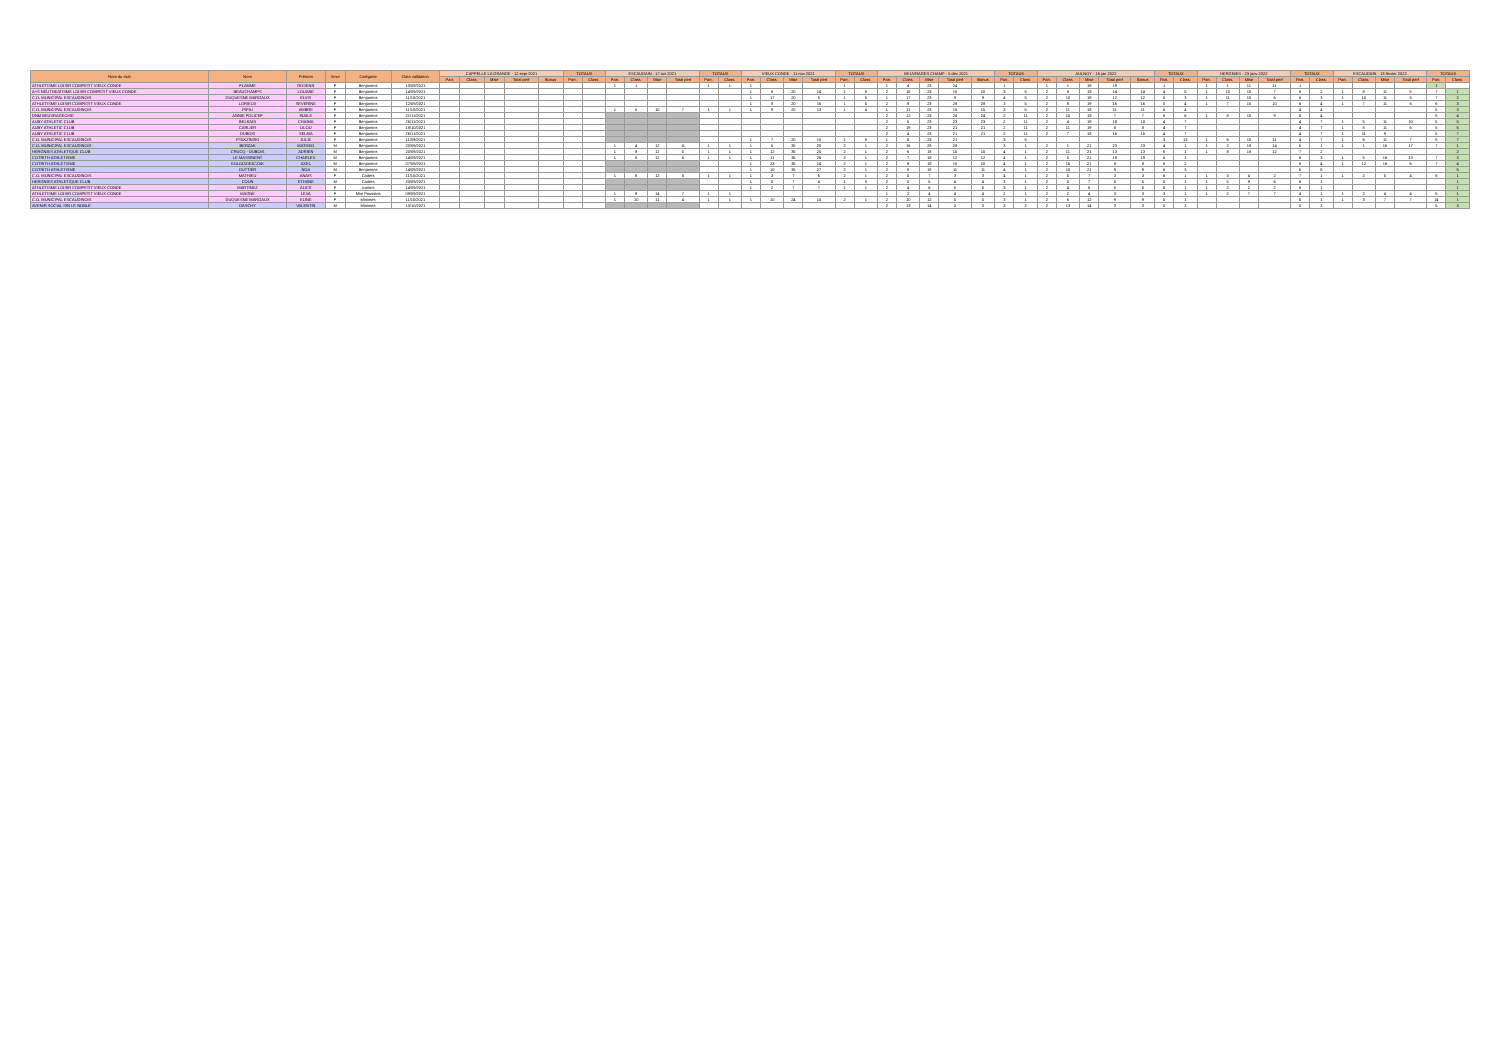| Nom du club | Nom | Prénom | Sexe | Catégorie | Date validation | CAPPELLE LA GRANDE - 12 sept 2021 | | | | | TOTAUX | | ESCAUDAIN - 17 oct 2021 | | | | TOTAUX | | VIEUX CONDE - 11 nov 2021 | | | | TOTAUX | | BEUVRAGES CHAMP - 5 dec 2021 | | | | | TOTAUX | | AULNOY - 16 jan 2022 | | | | | TOTAUX | | HERGNIES - 23 janv 2022 | | | | TOTAUX | | ESCAUDAIN - 13 février 2022 | | | | TOTAUX | |
| --- | --- | --- | --- | --- | --- | --- | --- | --- | --- | --- | --- | --- | --- | --- | --- | --- | --- | --- | --- | --- | --- | --- | --- | --- | --- | --- | --- | --- | --- | --- | --- | --- | --- | --- | --- | --- | --- | --- | --- | --- | --- | --- | --- | --- | --- | --- | --- | --- | --- | --- |
| | | | | | | Part. | Class. | Mise | Total perf | Bonus | Part. | Class. | Part. | Class. | Mise | Total perf | Part. | Class. | Part. | Class. | Mise | Total perf | Part. | Class. | Part. | Class. | Mise | Total perf | Bonus | Part. | Class. | Part. | Class. | Mise | Total perf | Bonus | Part. | Class. | Part. | Class. | Mise | Total perf | Part. | Class. | Part. | Class. | Mise | Total perf | Part. | Class. |
| ATHLETISME LOISIR COMPETIT VIEUX CONDE | FLAMME | ROSENN | F | Benjamins | 10/09/2021 | | | | | | | | 1 | 1 | | | 1 | 1 | 1 | | | | 1 | | 1 | 4 | 23 | 24 | | 1 | | 1 | 1 | 19 | 19 | | 1 | | 1 | 1 | 11 | 11 | 1 | | | | | | 1 | |
| A+S NEUTHEATISME LOISIR COMPETIT VIEUX CONDE | BEAUCHAMPS | LOUANE | F | Benjamins | 14/09/2021 | | | | | | | | | | | | | | 1 | 8 | 20 | 14 | 1 | 5 | 2 | 16 | 23 | 10 | 10 | 3 | 5 | 2 | 8 | 19 | 14 | 14 | 4 | 5 | 1 | 10 | 15 | 7 | 6 | 2 | 1 | 8 | 11 | 5 | 7 | 1 |
| C.O. MUNICIPAL ESCAUDINOIS | DUQUESNE MARGAUX | ELVIS | F | Benjamins | 11/10/2021 | | | | | | | | | | | | | | 1 | 17 | 20 | 5 | 1 | 5 | 1 | 17 | 23 | 9 | 9 | 4 | 5 | 2 | 10 | 19 | 12 | 12 | 5 | 3 | 1 | 11 | 15 | 6 | 6 | 3 | 1 | 10 | 11 | 5 | 7 | 2 |
| ATHLETISME LOISIR COMPETIT VIEUX CONDE | LORIEUX | SEVERINE | F | Benjamins | 12/09/2021 | | | | | | | | | | | | | | 1 | 8 | 20 | 16 | 1 | 5 | 2 | 9 | 23 | 28 | 28 | 3 | 5 | 2 | 9 | 19 | 16 | 16 | 5 | 4 | 1 | 7 | 15 | 10 | 6 | 4 | 1 | 7 | 11 | 6 | 6 | 3 |
| C.O. MUNICIPAL ESCAUDINOIS | PIPIU | AMBRE | F | Benjamins | 11/10/2021 | | | | | | | | 1 | 5 | 10 | 7 | 1 | 1 | 1 | 9 | 20 | 13 | 1 | 4 | 1 | 11 | 23 | 15 | 15 | 3 | 5 | 2 | 11 | 19 | 11 | 11 | 6 | 4 | | | | | 4 | 4 | | | | | 5 | 3 |
| DNM BEUVRAGEOISE | ANNIE POLICEF | INAILE | F | Benjamins | 21/11/2021 | | | | | | | | | | | | | | | | | | | | 2 | 12 | 23 | 24 | 24 | 2 | 11 | 2 | 15 | 19 | 7 | 7 | 6 | 6 | 1 | 8 | 15 | 9 | 5 | 4 | | | | | 5 | 4 |
| AUBY ATHLETIC CLUB | BELKADI | CHAIMA | F | Benjamins | 26/11/2021 | | | | | | | | | | | | | | | | | | | | 2 | 5 | 23 | 23 | 23 | 2 | 11 | 2 | 4 | 19 | 18 | 18 | 4 | 7 | | | | | 4 | 7 | 1 | 5 | 11 | 10 | 5 | 5 |
| AUBY ATHLETIC CLUB | CARLIER | LILOU | F | Benjamins | 18/10/2021 | | | | | | | | | | | | | | | | | | | | 2 | 19 | 23 | 21 | 21 | 2 | 11 | 2 | 11 | 19 | 8 | 8 | 4 | 7 | | | | | 4 | 7 | 1 | 8 | 11 | 5 | 5 | 6 |
| AUBY ATHLETIC CLUB | DUBOIS | SELMA | F | Benjamins | 26/11/2021 | | | | | | | | | | | | | | | | | | | | 2 | 4 | 23 | 21 | 21 | 2 | 11 | 2 | 7 | 19 | 15 | 15 | 4 | 7 | | | | | 4 | 7 | 1 | 11 | 9 | | 5 | 7 |
| C.O. MUNICIPAL ESCAUDINOIS | PTAKZINSKI | JULIE | F | Benjamins | 11/09/2021 | | | | | | | | | | | | | | 1 | 7 | 20 | 15 | 1 | 5 | 1 | 5 | 23 | 21 | | 3 | 5 | | | | | | 3 | 13 | 1 | 6 | 15 | 11 | 4 | 7 | 1 | 6 | 11 | 7 | 5 | 7 |
| C.O. MUNICIPAL ESCAUDINOIS | BERZAK | MATHEO | M | Benjamins | 20/09/2021 | | | | | | | | 1 | 4 | 12 | 11 | 1 | 1 | 1 | 5 | 35 | 25 | 2 | 1 | 2 | 16 | 28 | 28 | | 3 | 1 | 2 | 1 | 21 | 23 | 23 | 4 | 1 | 1 | 2 | 18 | 14 | 6 | 1 | 1 | 1 | 16 | 17 | 7 | 1 |
| HERGNIES ATHLETIQUE CLUB | CRUCQ - DUBOIS | ADRIEN | M | Benjamins | 20/09/2021 | | | | | | | | 1 | 8 | 12 | 5 | 1 | 1 | 1 | 12 | 35 | 25 | 2 | 1 | 2 | 6 | 18 | 15 | 15 | 4 | 1 | 2 | 11 | 21 | 13 | 13 | 6 | 1 | 1 | 8 | 18 | 12 | 7 | 2 | | | | | | 2 |
| COTRITH ATHLETISME | LE MASSINENT | CHARLES | M | Benjamins | 14/09/2021 | | | | | | | | 1 | 8 | 12 | 6 | 1 | 1 | 1 | 11 | 35 | 26 | 2 | 1 | 2 | 7 | 18 | 12 | 12 | 4 | 1 | 2 | 5 | 21 | 19 | 19 | 6 | 1 | | | | | 6 | 3 | 1 | 5 | 16 | 13 | 7 | 3 |
| COTRITH ATHLETISME | KOLODZIEJCZAK | AXEL | M | Benjamins | 07/09/2021 | | | | | | | | | | | | | | 1 | 23 | 35 | 14 | 2 | 1 | 2 | 9 | 18 | 10 | 10 | 4 | 1 | 2 | 16 | 21 | 8 | 8 | 6 | 2 | | | | | 6 | 4 | 1 | 12 | 16 | 6 | 7 | 4 |
| COTRITH ATHLETISME | DUTTIER | NOA | M | Benjamins | 14/09/2021 | | | | | | | | | | | | | | 1 | 10 | 35 | 27 | 2 | 1 | 2 | 8 | 18 | 11 | 11 | 4 | 1 | 2 | 15 | 21 | 9 | 9 | 6 | 3 | | | | | 6 | 5 | | | | | | 5 |
| C.O. MUNICIPAL ESCAUDINOIS | MATHIEU | ANAIS | F | Cadets | 11/10/2021 | | | | | | | | 1 | 8 | 12 | 8 | 1 | 1 | 1 | 3 | 7 | 6 | 2 | 1 | 2 | 5 | 7 | 3 | 3 | 4 | 1 | 2 | 5 | 7 | 3 | 3 | 6 | 1 | 1 | 3 | 4 | 2 | 7 | 1 | 1 | 2 | 5 | 4 | 8 | 1 |
| HERGNIES ATHLETIQUE CLUB | COUN | ETHANE | M | Cadets | 20/09/2021 | | | | | | | | | | | | | | 1 | 5 | 7 | 4 | 1 | 3 | 2 | 5 | 5 | 4 | 4 | 3 | 1 | 2 | 5 | 7 | 5 | 5 | 5 | 1 | 1 | 5 | 9 | 6 | 6 | 1 | | | | | | 1 |
| ATHLETISME LOISIR COMPETIT VIEUX CONDE | MARTINEZ | ALICE | F | Juniors | 14/09/2021 | | | | | | | | | | | | | | 1 | 2 | 7 | 7 | 1 | 1 | 2 | 4 | 6 | 5 | 5 | 3 | 1 | 2 | 4 | 6 | 5 | 5 | 5 | 1 | 1 | 2 | 2 | 2 | 6 | 1 | | | | | | 1 |
| ATHLETISME LOISIR COMPETIT VIEUX CONDE | MAGNE | LEVA | F | Mini Poussins | 09/09/2021 | | | | | | | | 1 | 9 | 14 | 7 | 1 | 1 | | | | | | | 1 | 2 | 4 | 4 | 4 | 2 | 1 | 2 | 2 | 4 | 3 | 3 | 3 | 1 | 1 | 2 | 7 | 7 | 4 | 1 | 1 | 2 | 4 | 4 | 5 | 1 |
| C.O. MUNICIPAL ESCAUDINOIS | DUQUESNE MARGAUX | ELINE | F | Minimes | 11/10/2021 | | | | | | | | 1 | 10 | 11 | 4 | 1 | 1 | 1 | 10 | 24 | 15 | 2 | 1 | 2 | 10 | 12 | 5 | 5 | 3 | 1 | 2 | 6 | 12 | 9 | 9 | 5 | 1 | | | | | 5 | 1 | 1 | 3 | 7 | 7 | 14 | 1 |
| AVENIR SOCIAL SIN LE NOBLE | DASCHY | VALENTIN | M | Minimes | 10/10/2021 | | | | | | | | | | | | | | | | | | | | 2 | 13 | 14 | 3 | 3 | 3 | 2 | 2 | 13 | 14 | 3 | 3 | 5 | 3 | | | | | 5 | 3 | | | | | 5 | 3 |